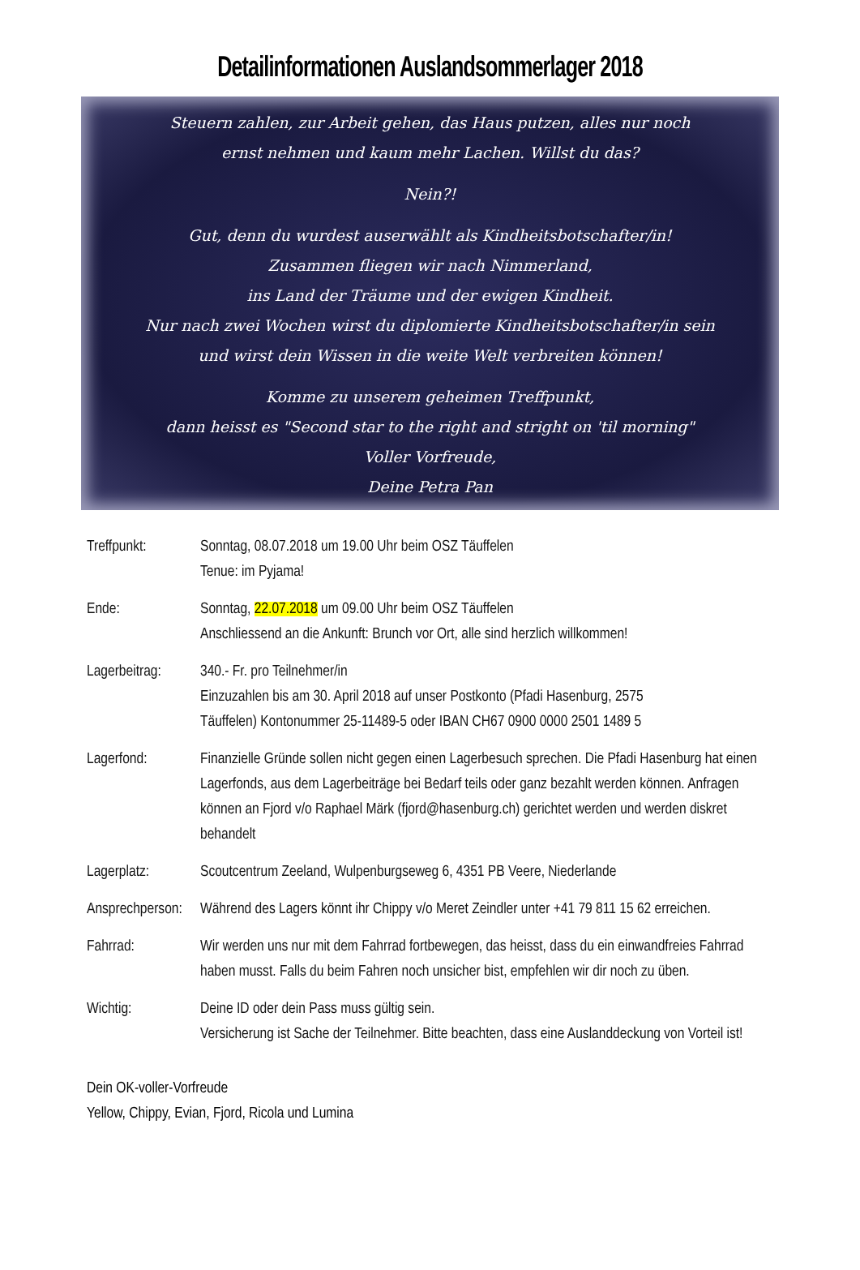Detailinformationen Auslandsommerlager 2018
Steuern zahlen, zur Arbeit gehen, das Haus putzen, alles nur noch
ernst nehmen und kaum mehr Lachen. Willst du das?
Nein?!
Gut, denn du wurdest auserwählt als Kindheitsbotschafter/in!
Zusammen fliegen wir nach Nimmerland,
ins Land der Träume und der ewigen Kindheit.
Nur nach zwei Wochen wirst du diplomierte Kindheitsbotschafter/in sein
und wirst dein Wissen in die weite Welt verbreiten können!
Komme zu unserem geheimen Treffpunkt,
dann heisst es "Second star to the right and stright on 'til morning"
Voller Vorfreude,
Deine Petra Pan
Treffpunkt: Sonntag, 08.07.2018 um 19.00 Uhr beim OSZ Täuffelen
Tenue: im Pyjama!
Ende: Sonntag, 22.07.2018 um 09.00 Uhr beim OSZ Täuffelen
Anschliessend an die Ankunft: Brunch vor Ort, alle sind herzlich willkommen!
Lagerbeitrag:
340.- Fr. pro Teilnehmer/in
Einzuzahlen bis am 30. April 2018 auf unser Postkonto (Pfadi Hasenburg, 2575
Täuffelen) Kontonummer 25-11489-5 oder IBAN CH67 0900 0000 2501 1489 5
Lagerfond: Finanzielle Gründe sollen nicht gegen einen Lagerbesuch sprechen. Die Pfadi Hasenburg hat einen Lagerfonds, aus dem Lagerbeiträge bei Bedarf teils oder ganz bezahlt werden können. Anfragen können an Fjord v/o Raphael Märk (fjord@hasenburg.ch) gerichtet werden und werden diskret behandelt
Lagerplatz: Scoutcentrum Zeeland, Wulpenburgseweg 6, 4351 PB Veere, Niederlande
Ansprechperson:
Während des Lagers könnt ihr Chippy v/o Meret Zeindler unter +41 79 811 15 62 erreichen.
Fahrrad: Wir werden uns nur mit dem Fahrrad fortbewegen, das heisst, dass du ein einwandfreies Fahrrad haben musst. Falls du beim Fahren noch unsicher bist, empfehlen wir dir noch zu üben.
Wichtig: Deine ID oder dein Pass muss gültig sein.
Versicherung ist Sache der Teilnehmer. Bitte beachten, dass eine Auslanddeckung von Vorteil ist!
Dein OK-voller-Vorfreude
Yellow, Chippy, Evian, Fjord, Ricola und Lumina